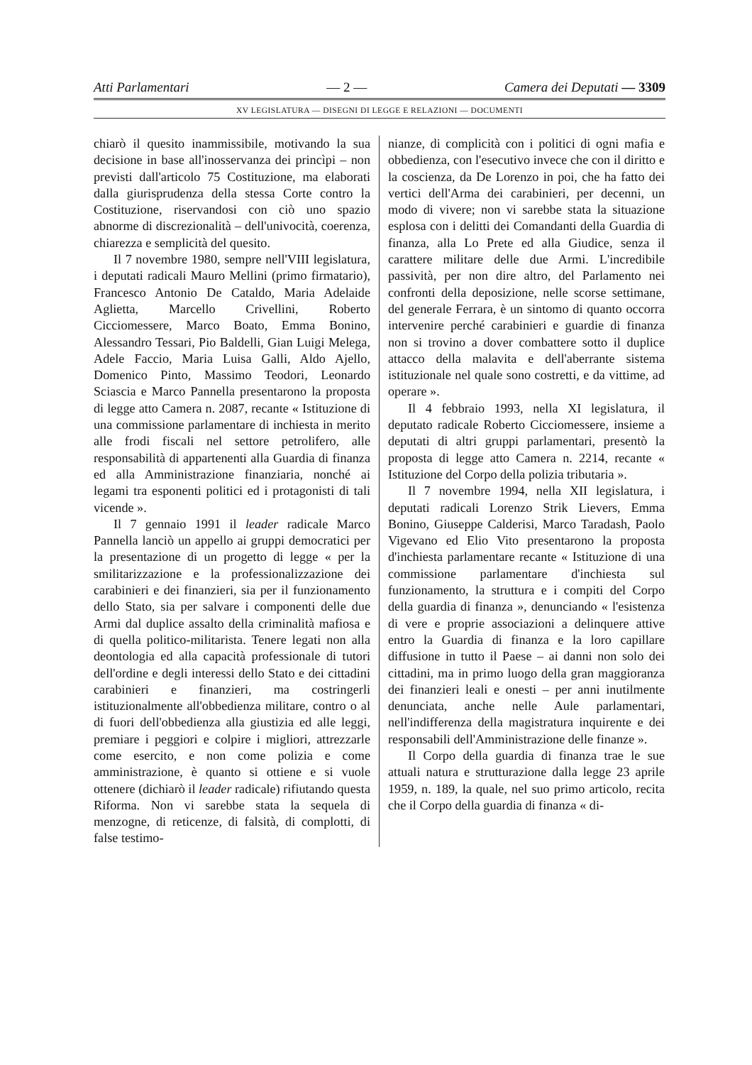Atti Parlamentari — 2 — Camera dei Deputati — 3309
XV LEGISLATURA — DISEGNI DI LEGGE E RELAZIONI — DOCUMENTI
chiarò il quesito inammissibile, motivando la sua decisione in base all'inosservanza dei princìpi – non previsti dall'articolo 75 Costituzione, ma elaborati dalla giurisprudenza della stessa Corte contro la Costituzione, riservandosi con ciò uno spazio abnorme di discrezionalità – dell'univocità, coerenza, chiarezza e semplicità del quesito.
Il 7 novembre 1980, sempre nell'VIII legislatura, i deputati radicali Mauro Mellini (primo firmatario), Francesco Antonio De Cataldo, Maria Adelaide Aglietta, Marcello Crivellini, Roberto Cicciomessere, Marco Boato, Emma Bonino, Alessandro Tessari, Pio Baldelli, Gian Luigi Melega, Adele Faccio, Maria Luisa Galli, Aldo Ajello, Domenico Pinto, Massimo Teodori, Leonardo Sciascia e Marco Pannella presentarono la proposta di legge atto Camera n. 2087, recante « Istituzione di una commissione parlamentare di inchiesta in merito alle frodi fiscali nel settore petrolifero, alle responsabilità di appartenenti alla Guardia di finanza ed alla Amministrazione finanziaria, nonché ai legami tra esponenti politici ed i protagonisti di tali vicende ».
Il 7 gennaio 1991 il leader radicale Marco Pannella lanciò un appello ai gruppi democratici per la presentazione di un progetto di legge « per la smilitarizzazione e la professionalizzazione dei carabinieri e dei finanzieri, sia per il funzionamento dello Stato, sia per salvare i componenti delle due Armi dal duplice assalto della criminalità mafiosa e di quella politico-militarista. Tenere legati non alla deontologia ed alla capacità professionale di tutori dell'ordine e degli interessi dello Stato e dei cittadini carabinieri e finanzieri, ma costringerli istituzionalmente all'obbedienza militare, contro o al di fuori dell'obbedienza alla giustizia ed alle leggi, premiare i peggiori e colpire i migliori, attrezzarle come esercito, e non come polizia e come amministrazione, è quanto si ottiene e si vuole ottenere (dichiarò il leader radicale) rifiutando questa Riforma. Non vi sarebbe stata la sequela di menzogne, di reticenze, di falsità, di complotti, di false testimo-
nianze, di complicità con i politici di ogni mafia e obbedienza, con l'esecutivo invece che con il diritto e la coscienza, da De Lorenzo in poi, che ha fatto dei vertici dell'Arma dei carabinieri, per decenni, un modo di vivere; non vi sarebbe stata la situazione esplosa con i delitti dei Comandanti della Guardia di finanza, alla Lo Prete ed alla Giudice, senza il carattere militare delle due Armi. L'incredibile passività, per non dire altro, del Parlamento nei confronti della deposizione, nelle scorse settimane, del generale Ferrara, è un sintomo di quanto occorra intervenire perché carabinieri e guardie di finanza non si trovino a dover combattere sotto il duplice attacco della malavita e dell'aberrante sistema istituzionale nel quale sono costretti, e da vittime, ad operare ».
Il 4 febbraio 1993, nella XI legislatura, il deputato radicale Roberto Cicciomessere, insieme a deputati di altri gruppi parlamentari, presentò la proposta di legge atto Camera n. 2214, recante « Istituzione del Corpo della polizia tributaria ».
Il 7 novembre 1994, nella XII legislatura, i deputati radicali Lorenzo Strik Lievers, Emma Bonino, Giuseppe Calderisi, Marco Taradash, Paolo Vigevano ed Elio Vito presentarono la proposta d'inchiesta parlamentare recante « Istituzione di una commissione parlamentare d'inchiesta sul funzionamento, la struttura e i compiti del Corpo della guardia di finanza », denunciando « l'esistenza di vere e proprie associazioni a delinquere attive entro la Guardia di finanza e la loro capillare diffusione in tutto il Paese – ai danni non solo dei cittadini, ma in primo luogo della gran maggioranza dei finanzieri leali e onesti – per anni inutilmente denunciata, anche nelle Aule parlamentari, nell'indifferenza della magistratura inquirente e dei responsabili dell'Amministrazione delle finanze ».
Il Corpo della guardia di finanza trae le sue attuali natura e strutturazione dalla legge 23 aprile 1959, n. 189, la quale, nel suo primo articolo, recita che il Corpo della guardia di finanza « di-